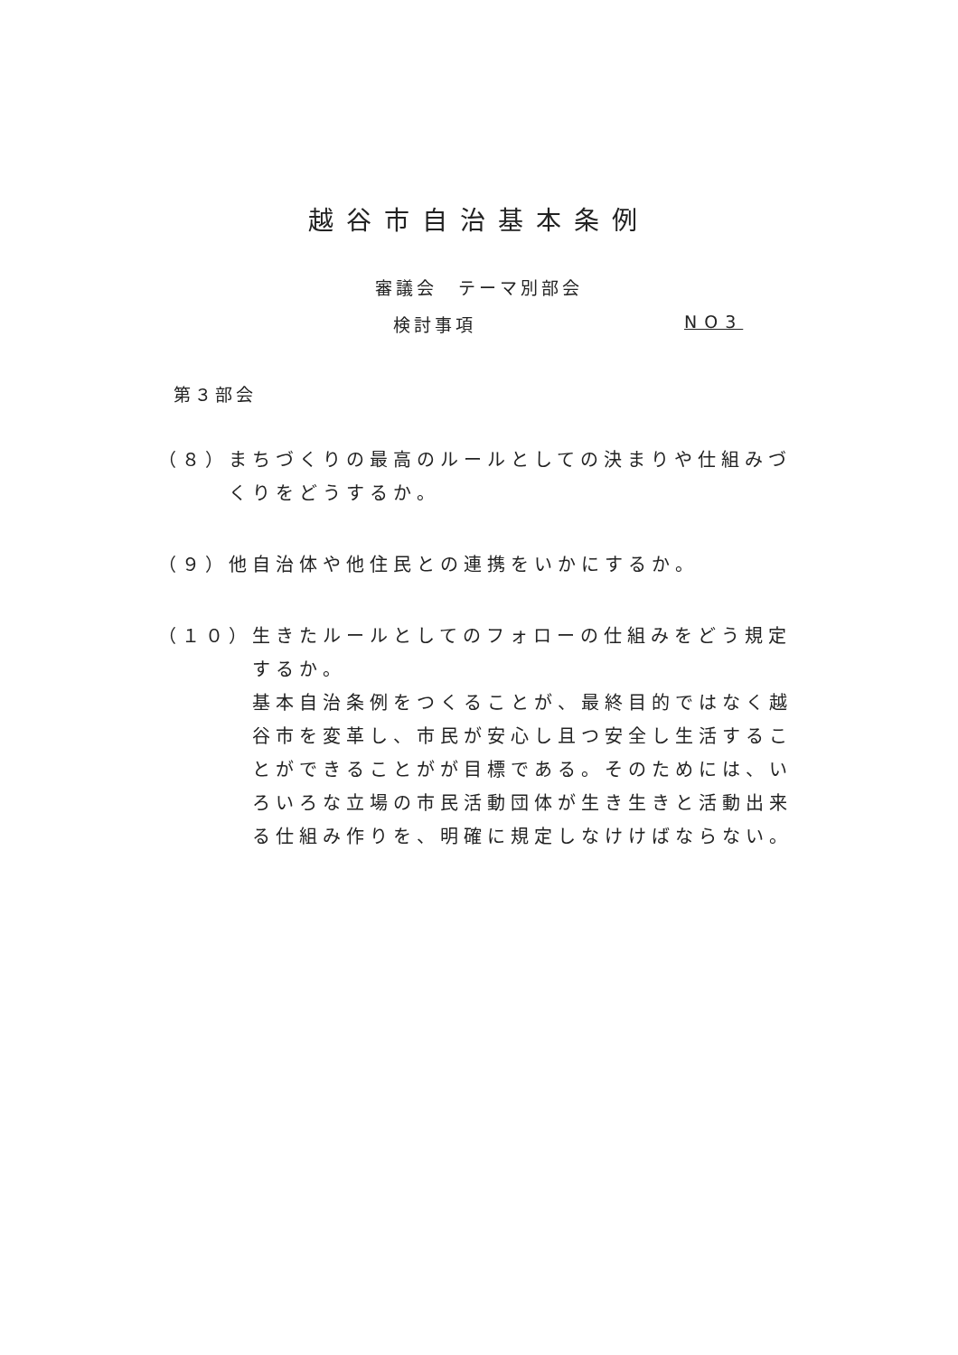越谷市自治基本条例
審議会　テーマ別部会
検討事項 NO3
第３部会
（８） まちづくりの最高のルールとしての決まりや仕組みづくりをどうするか。
（９） 他自治体や他住民との連携をいかにするか。
（１０） 生きたルールとしてのフォローの仕組みをどう規定するか。
基本自治条例をつくることが、最終目的ではなく越谷市を変革し、市民が安心し且つ安全し生活することができることがが目標である。そのためには、いろいろな立場の市民活動団体が生き生きと活動出来る仕組み作りを、明確に規定しなけけばならない。